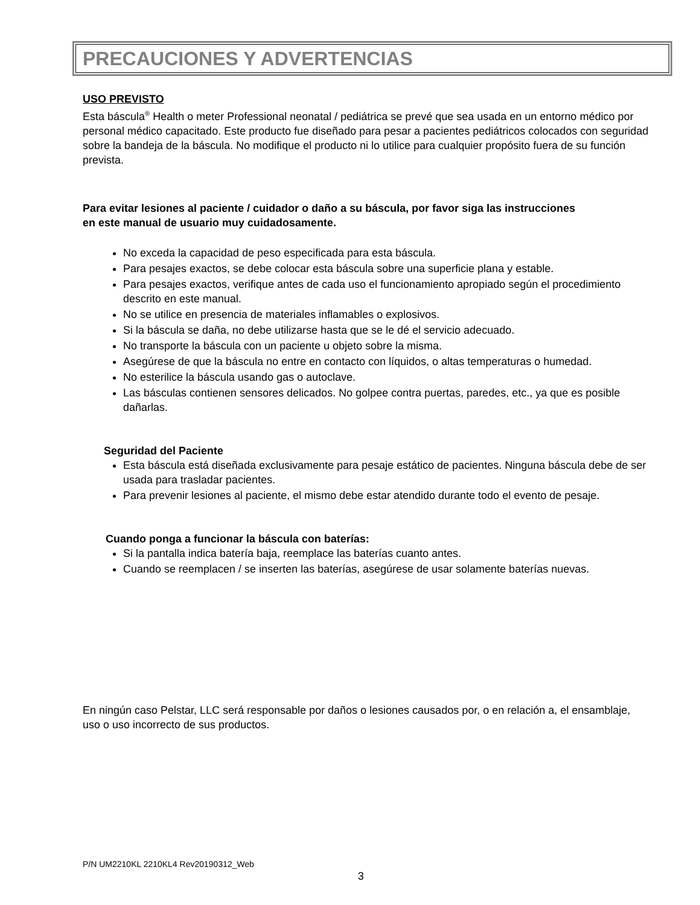PRECAUCIONES Y ADVERTENCIAS
USO PREVISTO
Esta báscula<sup>®</sup> Health o meter Professional neonatal / pediátrica se prevé que sea usada en un entorno médico por personal médico capacitado. Este producto fue diseñado para pesar a pacientes pediátricos colocados con seguridad sobre la bandeja de la báscula. No modifique el producto ni lo utilice para cualquier propósito fuera de su función prevista.
Para evitar lesiones al paciente / cuidador o daño a su báscula, por favor siga las instrucciones en este manual de usuario muy cuidadosamente.
No exceda la capacidad de peso especificada para esta báscula.
Para pesajes exactos, se debe colocar esta báscula sobre una superficie plana y estable.
Para pesajes exactos, verifique antes de cada uso el funcionamiento apropiado según el procedimiento descrito en este manual.
No se utilice en presencia de materiales inflamables o explosivos.
Si la báscula se daña, no debe utilizarse hasta que se le dé el servicio adecuado.
No transporte la báscula con un paciente u objeto sobre la misma.
Asegúrese de que la báscula no entre en contacto con líquidos, o altas temperaturas o humedad.
No esterilice la báscula usando gas o autoclave.
Las básculas contienen sensores delicados. No golpee contra puertas, paredes, etc., ya que es posible dañarlas.
Seguridad del Paciente
Esta báscula está diseñada exclusivamente para pesaje estático de pacientes. Ninguna báscula debe de ser usada para trasladar pacientes.
Para prevenir lesiones al paciente, el mismo debe estar atendido durante todo el evento de pesaje.
Cuando ponga a funcionar la báscula con baterías:
Si la pantalla indica batería baja, reemplace las baterías cuanto antes.
Cuando se reemplacen / se inserten las baterías, asegúrese de usar solamente baterías nuevas.
En ningún caso Pelstar, LLC será responsable por daños o lesiones causados por, o en relación a, el ensamblaje, uso o uso incorrecto de sus productos.
P/N UM2210KL 2210KL4 Rev20190312_Web
3